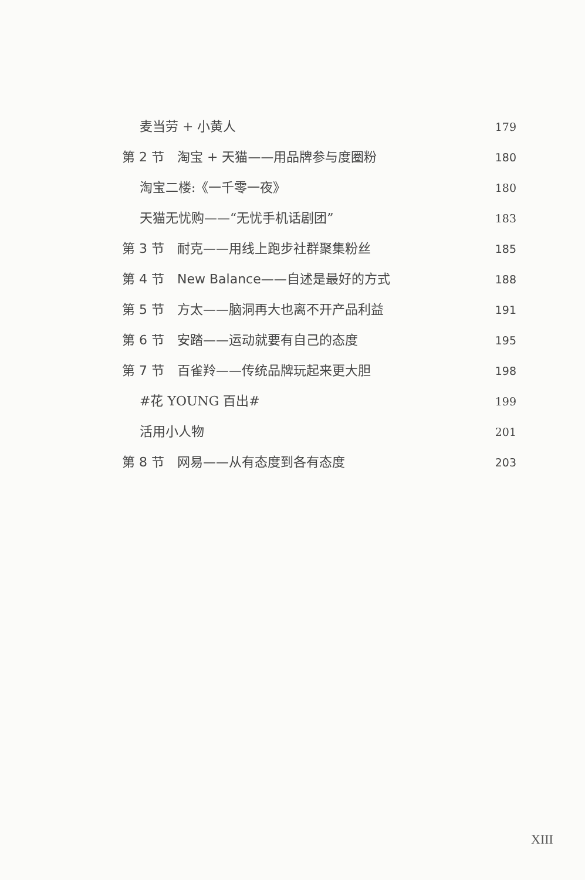麦当劳 + 小黄人 179
第 2 节　淘宝 + 天猫——用品牌参与度圈粉 180
淘宝二楼:《一千零一夜》 180
天猫无忧购——“无忧手机话剧团” 183
第 3 节　耐克——用线上跑步社群聚集粉丝 185
第 4 节　New Balance——自述是最好的方式 188
第 5 节　方太——脑洞再大也离不开产品利益 191
第 6 节　安踏——运动就要有自己的态度 195
第 7 节　百雀羚——传统品牌玩起来更大胆 198
#花 YOUNG 百出# 199
活用小人物 201
第 8 节　网易——从有态度到各有态度 203
XIII